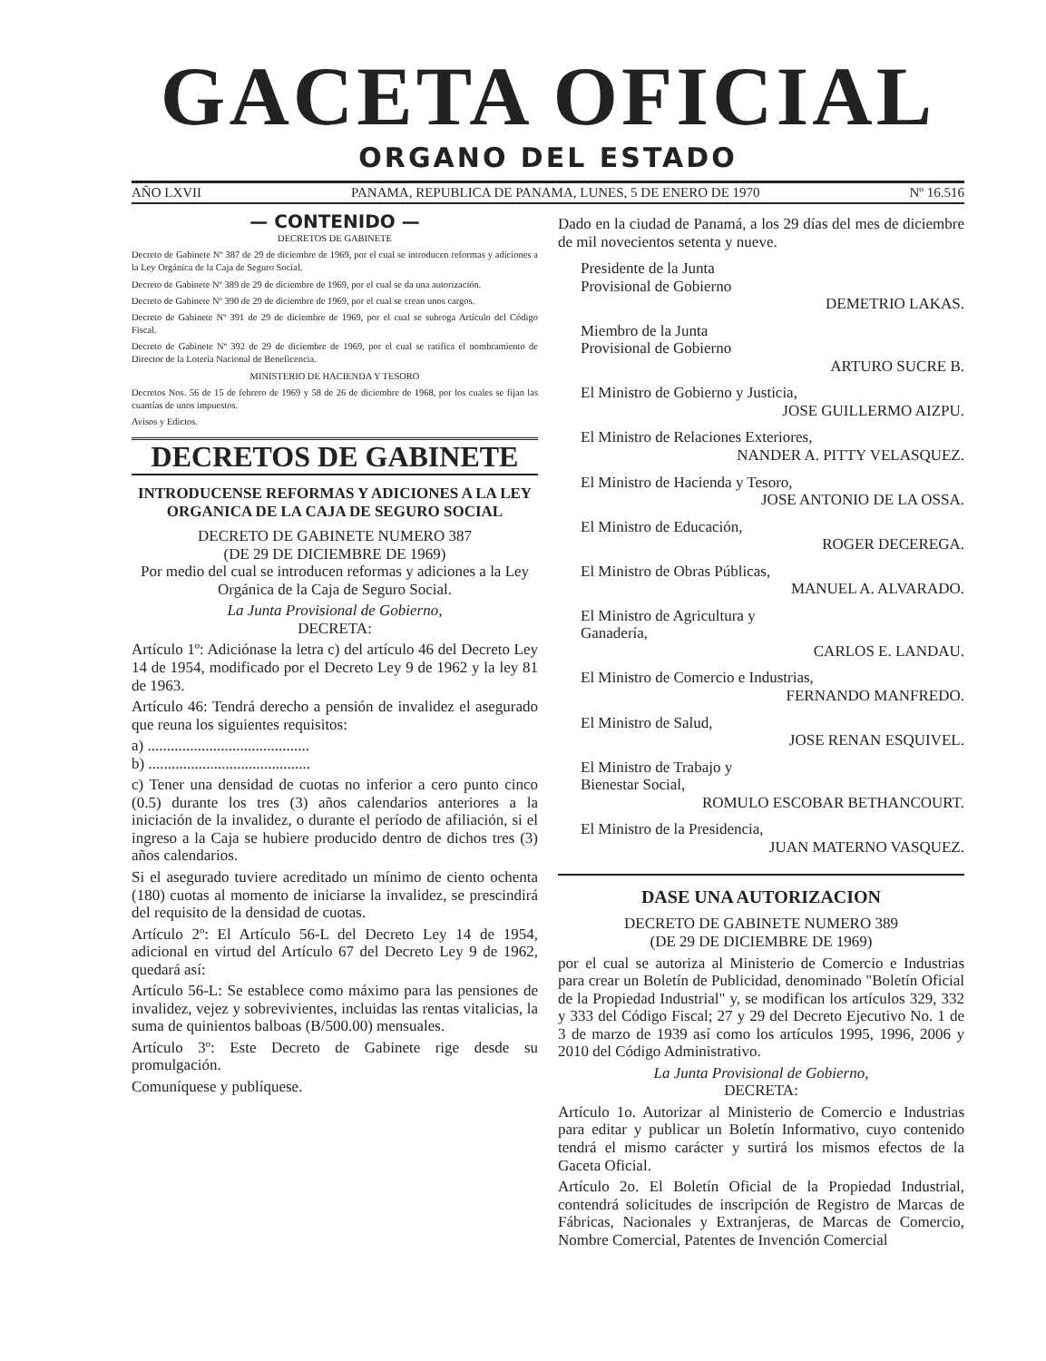GACETA OFICIAL
ORGANO DEL ESTADO
AÑO LXVII PANAMA, REPUBLICA DE PANAMA, LUNES, 5 DE ENERO DE 1970 Nº 16.516
— CONTENIDO —
DECRETOS DE GABINETE
Decreto de Gabinete Nº 387 de 29 de diciembre de 1969, por el cual se introducen reformas y adiciones a la Ley Orgánica de la Caja de Seguro Social.
Decreto de Gabinete Nº 389 de 29 de diciembre de 1969, por el cual se da una autorización.
Decreto de Gabinete Nº 390 de 29 de diciembre de 1969, por el cual se crean unos cargos.
Decreto de Gabinete Nº 391 de 29 de diciembre de 1969, por el cual se subroga Artículo del Código Fiscal.
Decreto de Gabinete Nº 392 de 29 de diciembre de 1969, por el cual se ratifica el nombramiento de Director de la Lotería Nacional de Beneficencia.
MINISTERIO DE HACIENDA Y TESORO
Decretos Nos. 56 de 15 de febrero de 1969 y 58 de 26 de diciembre de 1968, por los cuales se fijan las cuantías de unos impuestos.
Avisos y Edictos.
DECRETOS DE GABINETE
INTRODUCENSE REFORMAS Y ADICIONES A LA LEY ORGANICA DE LA CAJA DE SEGURO SOCIAL
DECRETO DE GABINETE NUMERO 387
(DE 29 DE DICIEMBRE DE 1969)
Por medio del cual se introducen reformas y adiciones a la Ley Orgánica de la Caja de Seguro Social.
La Junta Provisional de Gobierno,
DECRETA:
Artículo 1º: Adiciónase la letra c) del artículo 46 del Decreto Ley 14 de 1954, modificado por el Decreto Ley 9 de 1962 y la ley 81 de 1963.
Artículo 46: Tendrá derecho a pensión de invalidez el asegurado que reuna los siguientes requisitos:
a) ..........................................
b) ..........................................
c) Tener una densidad de cuotas no inferior a cero punto cinco (0.5) durante los tres (3) años calendarios anteriores a la iniciación de la invalidez, o durante el período de afiliación, si el ingreso a la Caja se hubiere producido dentro de dichos tres (3) años calendarios.
Si el asegurado tuviere acreditado un mínimo de ciento ochenta (180) cuotas al momento de iniciarse la invalidez, se prescindirá del requisito de la densidad de cuotas.
Artículo 2º: El Artículo 56-L del Decreto Ley 14 de 1954, adicional en virtud del Artículo 67 del Decreto Ley 9 de 1962, quedará así:
Artículo 56-L: Se establece como máximo para las pensiones de invalidez, vejez y sobrevivientes, incluidas las rentas vitalicias, la suma de quinientos balboas (B/500.00) mensuales.
Artículo 3º: Este Decreto de Gabinete rige desde su promulgación.
Comuníquese y publíquese.
Dado en la ciudad de Panamá, a los 29 días del mes de diciembre de mil novecientos setenta y nueve.
Presidente de la Junta
Provisional de Gobierno
DEMETRIO LAKAS.
Miembro de la Junta
Provisional de Gobierno
ARTURO SUCRE B.
El Ministro de Gobierno y Justicia,
JOSE GUILLERMO AIZPU.
El Ministro de Relaciones Exteriores,
NANDER A. PITTY VELASQUEZ.
El Ministro de Hacienda y Tesoro,
JOSE ANTONIO DE LA OSSA.
El Ministro de Educación,
ROGER DECEREGA.
El Ministro de Obras Públicas,
MANUEL A. ALVARADO.
El Ministro de Agricultura y
Ganadería,
CARLOS E. LANDAU.
El Ministro de Comercio e Industrias,
FERNANDO MANFREDO.
El Ministro de Salud,
JOSE RENAN ESQUIVEL.
El Ministro de Trabajo y
Bienestar Social,
ROMULO ESCOBAR BETHANCOURT.
El Ministro de la Presidencia,
JUAN MATERNO VASQUEZ.
DASE UNA AUTORIZACION
DECRETO DE GABINETE NUMERO 389
(DE 29 DE DICIEMBRE DE 1969)
por el cual se autoriza al Ministerio de Comercio e Industrias para crear un Boletín de Publicidad, denominado "Boletín Oficial de la Propiedad Industrial" y, se modifican los artículos 329, 332 y 333 del Código Fiscal; 27 y 29 del Decreto Ejecutivo No. 1 de 3 de marzo de 1939 así como los artículos 1995, 1996, 2006 y 2010 del Código Administrativo.
La Junta Provisional de Gobierno,
DECRETA:
Artículo 1o. Autorizar al Ministerio de Comercio e Industrias para editar y publicar un Boletín Informativo, cuyo contenido tendrá el mismo carácter y surtirá los mismos efectos de la Gaceta Oficial.
Artículo 2o. El Boletín Oficial de la Propiedad Industrial, contendrá solicitudes de inscripción de Registro de Marcas de Fábricas, Nacionales y Extranjeras, de Marcas de Comercio, Nombre Comercial, Patentes de Invención Comercial